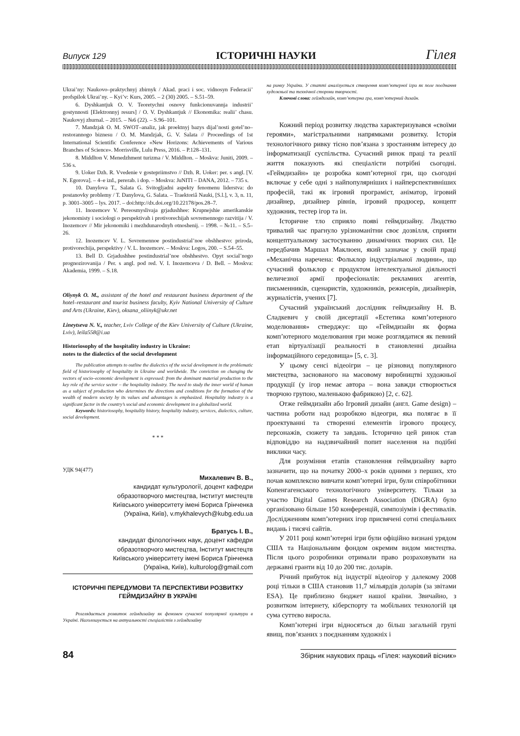Випуск 129 ІСТОРИЧНІ НАУКИ Гілея
Ukrai’ny: Naukovo–praktychnyj zbirnyk / Akad. praci i soc. vidnosyn Federacii’ profspilok Ukrai’ny. – Kyi’v: Kurs, 2005. – 2 (30) 2005. – S.51–59.
6. Dyshkantjuk O. V. Teoretychni osnovy funkcionuvannja industrii’ gostynnosti [Elektronnyj resurs] / O. V. Dyshkantjuk // Ekonomika: realii’ chasu. Naukovyj zhurnal. – 2015. – №6 (22). – S.96–101.
7. Mandzjak O. M. SWOT–analiz, jak proektnyj bazys dijal’nosti gotel’no–restorannogo biznesu / O. M. Mandzjak, G. V. Salata // Proceedings of 1st International Scientific Conference «New Horizons: Achievements of Various Branches of Science». Morrisville, Lulu Press, 2016. – P.128–131.
8. Middlton V. Menedzhment turizma / V. Middlton. – Moskva: Juniti, 2009. – 536 s.
9. Uoker Dzh. R. Vvedenie v gostepriimstvo // Dzh. R. Uoker: per. s angl. [V. N. Egorova]. – 4–e izd., pererab. i dop. – Moskva: JuNITI – DANA, 2012. – 735 s.
10. Danylova T., Salata G. Svitogljadni aspekty fenomenu liderstva: do postanovky problemy / T. Danylova, G. Salata. – Traektoriâ Nauki, [S.l.], v. 3, n. 11, p. 3001–3005 – lys. 2017. – doi:http://dx.doi.org/10.22178/pos.28–7.
11. Inozemcev V. Pereosmyslivaja grjadushhee: Krupnejshie amerikanskie jekonomisty i sociologi o perspektivah i protivorechijah sovremennogo razvitija / V. Inozemcev // Mir jekonomiki i mezhdunarodnyh otnoshenij. – 1998. – №11. – S.5–26.
12. Inozemcev V. L. Sovremennoe postindustrial’noe obshhestvo: priroda, protivorechija, perspektivy / V. L. Inozemcev. – Moskva: Logos, 200. – S.54–55.
13. Bell D. Grjadushhee postindustrial’noe obshhestvo. Opyt social’nogo prognozirovanija / Per. s angl. pod red. V. I. Inozemceva / D. Bell. – Moskva: Akademia, 1999. – S.18.
Oliynyk O. M., assistant of the hotel and restaurant business department of the hotel–restaurant and tourist business faculty, Kyiv National University of Culture and Arts (Ukraine, Kiev), oksana_oliinyk@ukr.net
Lineytseva N. V., teacher, Lviv College of the Kiev University of Culture (Ukraine, Lviv), leila558@i.ua
Historiosophy of the hospitality industry in Ukraine:
notes to the dialectics of the social development
The publication attempts to outline the dialectics of the social development in the problematic field of historiosophy of hospitality in Ukraine and worldwide. The conviction on changing the vectors of socio–economic development is expressed: from the dominant material production to the key role of the service sector – the hospitality industry. The need to study the inner world of human as a subject of production who determines the directions and conditions for the formation of the wealth of modern society by its values and advantages is emphasized. Hospitality industry is a significant factor in the country’s social and economic development in a globalized world.
Keywords: historiosophy, hospitality history, hospitality industry, services, dialectics, culture, social development.
* * *
УДК 94(477)
Михалевич В. В.,
кандидат культурології, доцент кафедри
образотворчого мистецтва, Інститут мистецтв
Київського університету імені Бориса Грінченка
(Україна, Київ), v.mykhalevych@kubg.edu.ua
Братусь І. В.,
кандидат філологічних наук, доцент кафедри
образотворчого мистецтва, Інститут мистецтв
Київського університету імені Бориса Грінченка
(Україна, Київ), kulturolog@gmail.com
ІСТОРИЧНІ ПЕРЕДУМОВИ ТА ПЕРСПЕКТИВИ РОЗВИТКУ ГЕЙМДИЗАЙНУ В УКРАЇНІ
Розглядається розвиток геймдизайну як феномен сучасної популярної культури в Україні. Наголошується на актуальності спеціалістів з геймдизайну
на ринку України. У статті аналізується створення комп’ютерної ігри як поле поєднання художньої та технічної сторони творчості.
Ключові слова: геймдизайн, комп’ютерна гра, комп’ютерний дизайн.
Кожний період розвитку людства характеризувався «своїми героями», магістральними напрямками розвитку. Історія технологічного ривку тісно пов’язана з зростанням інтересу до інформатизації суспільства. Сучасний ринок праці та реалії життя показують які спеціалісти потрібні сьогодні. «Геймдизайн» це розробка комп’ютерної гри, що сьогодні включає у себе одні з найпопулярніших і найперспективніших професій, такі як ігровий програміст, аніматор, ігровий дизайнер, дизайнер рівнів, ігровий продюсер, концепт художник, тестер ігор та ін.
Історичне тло сприяло появі геймдизайну. Людство тривалий час прагнуло урізноманітни своє дозвілля, сприяти концептуальному застосуванню динамічних творчих сил. Це передбачив Маршал Маклюен, який зазначає у своїй праці «Механічна наречена: Фольклор індустріальної людини», що сучасний фольклор є продуктом інтелектуальної діяльності величезної армії професіоналів: рекламних агентів, письменників, сценаристів, художників, режисерів, дизайнерів, журналістів, учених [7].
Сучасний український дослідник геймдизайну Н. В. Сладкевич у своїй дисертації «Естетика комп’ютерного моделювання» стверджує: що «Геймдизайн як форма комп’ютерного моделювання гри може розглядатися як певний етап віртуалізації реальності в становленні дизайна інформаційного середовища» [5, с. 3].
У цьому сенсі відеоігри – це різновид популярного мистецтва, заснованого на масовому виробництві художньої продукції (у ігор немає автора – вона завжди створюється творчою групою, маленькою фабрикою) [2, с. 62].
Отже геймдизайн або Ігровий дизайн (англ. Game design) – частина роботи над розробкою відеогри, яка полягає в її проектуванні та створенні елементів ігрового процесу, персонажів, сюжету та завдань. Історично цей ринок став відповіддю на надзвичайний попит населення на подібні виклики часу.
Для розуміння етапів становлення геймдизайну варто зазначити, що на початку 2000–х років одними з перших, хто почав комплексно вивчати комп’ютерні ігри, були співробітники Копенгагенського технологічного університету. Тільки за участю Digital Games Research Association (DiGRA) було організовано більше 150 конференцій, симпозіумів і фестивалів. Дослідженням комп’ютерних ігор присвячені сотні спеціальних видань і тисячі сайтів.
У 2011 році комп’ютерні ігри були офіційно визнані урядом США та Національним фондом окремим видом мистецтва. Після цього розробники отримали право розраховувати на державні гранти від 10 до 200 тис. доларів.
Річний прибуток від індустрії відеоігор у далекому 2008 році тільки в США становив 11,7 мільярдів доларів (за звітами ESA). Це приблизно бюджет нашої країни. Звичайно, з розвитком інтернету, кіберспорту та мобільних технологій ця сума суттєво виросла.
Комп’ютерні ігри відносяться до більш загальній групі явищ, пов’язаних з поєднанням художніх і
84 Збірник наукових праць «Гілея: науковий вісник»